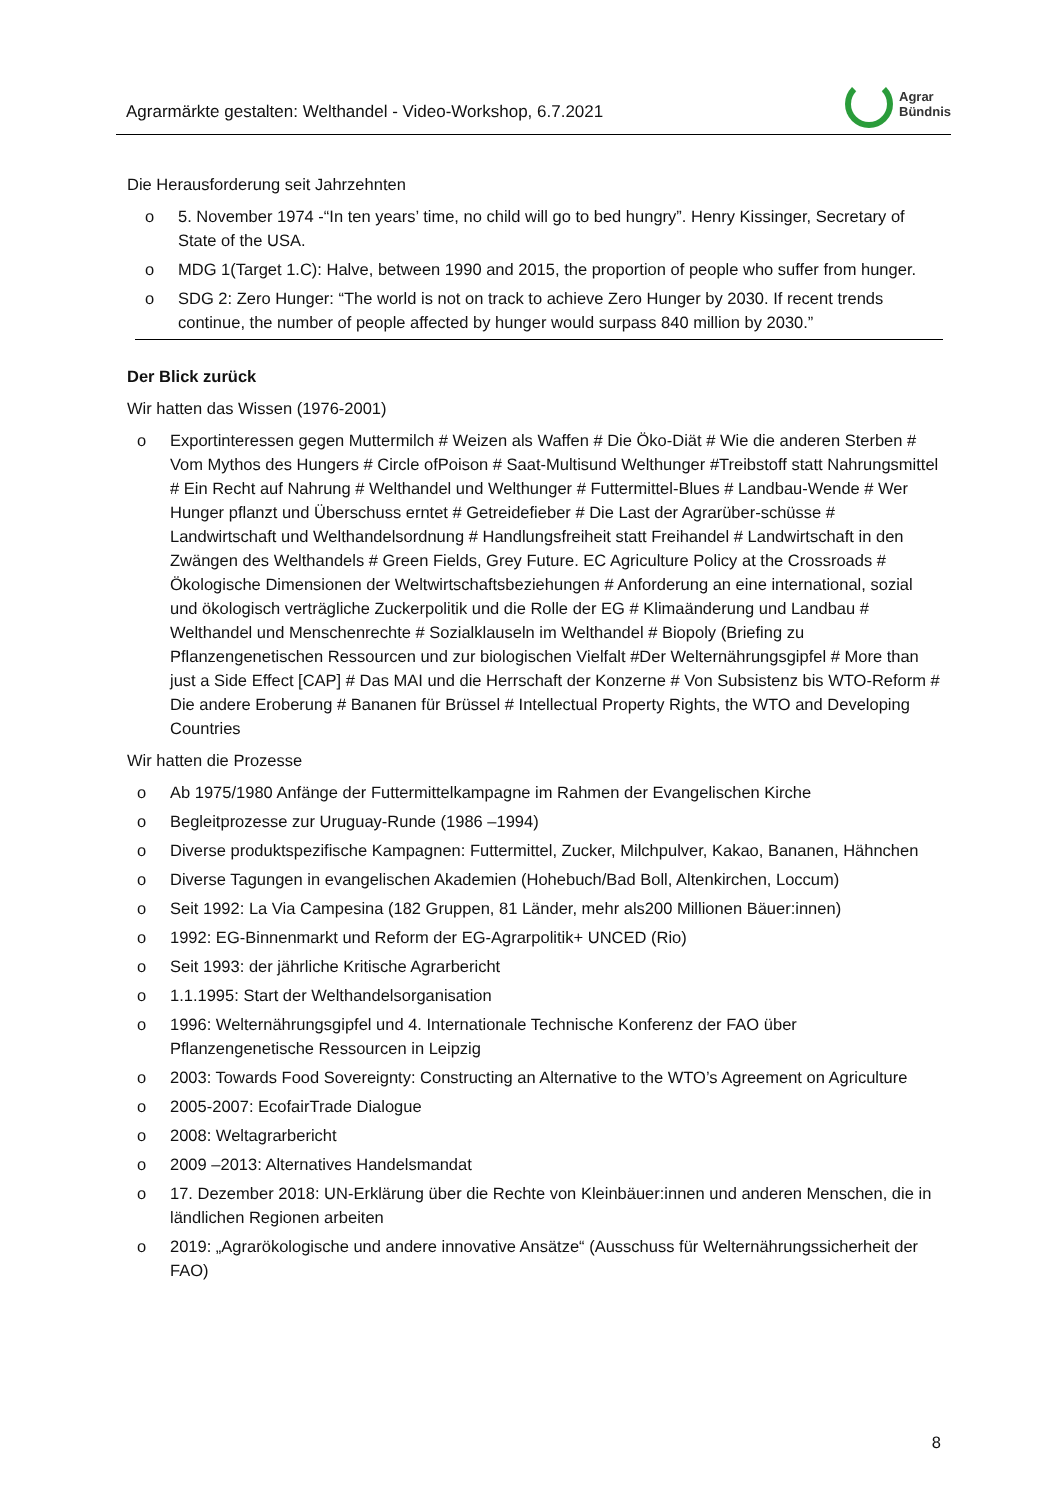Agrarmärkte gestalten: Welthandel - Video-Workshop, 6.7.2021
Agrar
Bündnis
Die Herausforderung seit Jahrzehnten
o 5. November 1974 -“In ten years’ time, no child will go to bed hungry”. Henry Kissinger, Secretary of State of the USA.
o MDG 1(Target 1.C): Halve, between 1990 and 2015, the proportion of people who suffer from hunger.
o SDG 2: Zero Hunger: “The world is not on track to achieve Zero Hunger by 2030. If recent trends continue, the number of people affected by hunger would surpass 840 million by 2030.”
Der Blick zurück
Wir hatten das Wissen (1976-2001)
o Exportinteressen gegen Muttermilch # Weizen als Waffen # Die Öko-Diät # Wie die anderen Sterben # Vom Mythos des Hungers # Circle ofPoison # Saat-Multisund Welthunger #Treibstoff statt Nahrungsmittel # Ein Recht auf Nahrung # Welthandel und Welthunger # Futtermittel-Blues # Landbau-Wende # Wer Hunger pflanzt und Überschuss erntet # Getreidefieber # Die Last der Agrarüber-schüsse # Landwirtschaft und Welthandelsordnung # Handlungsfreiheit statt Freihandel # Landwirtschaft in den Zwängen des Welthandels # Green Fields, Grey Future. EC Agriculture Policy at the Crossroads # Ökologische Dimensionen der Weltwirtschaftsbeziehungen # Anforderung an eine international, sozial und ökologisch verträgliche Zuckerpolitik und die Rolle der EG # Klimaänderung und Landbau # Welthandel und Menschenrechte # Sozialklauseln im Welthandel # Biopoly (Briefing zu Pflanzengenetischen Ressourcen und zur biologischen Vielfalt #Der Welternährungsgipfel # More than just a Side Effect [CAP] # Das MAI und die Herrschaft der Konzerne # Von Subsistenz bis WTO-Reform # Die andere Eroberung # Bananen für Brüssel # Intellectual Property Rights, the WTO and Developing Countries
Wir hatten die Prozesse
o Ab 1975/1980 Anfänge der Futtermittelkampagne im Rahmen der Evangelischen Kirche
o Begleitprozesse zur Uruguay-Runde (1986 –1994)
o Diverse produktspezifische Kampagnen: Futtermittel, Zucker, Milchpulver, Kakao, Bananen, Hähnchen
o Diverse Tagungen in evangelischen Akademien (Hohebuch/Bad Boll, Altenkirchen, Loccum)
o Seit 1992: La Via Campesina (182 Gruppen, 81 Länder, mehr als200 Millionen Bäuer:innen)
o 1992: EG-Binnenmarkt und Reform der EG-Agrarpolitik+ UNCED (Rio)
o Seit 1993: der jährliche Kritische Agrarbericht
o 1.1.1995: Start der Welthandelsorganisation
o 1996: Welternährungsgipfel und 4. Internationale Technische Konferenz der FAO über Pflanzengenetische Ressourcen in Leipzig
o 2003: Towards Food Sovereignty: Constructing an Alternative to the WTO’s Agreement on Agriculture
o 2005-2007: EcofairTrade Dialogue
o 2008: Weltagrarbericht
o 2009 –2013: Alternatives Handelsmandat
o 17. Dezember 2018: UN-Erklärung über die Rechte von Kleinbäuer:innen und anderen Menschen, die in ländlichen Regionen arbeiten
o 2019: „Agrarökologische und andere innovative Ansätze“ (Ausschuss für Welternährungssicherheit der FAO)
8